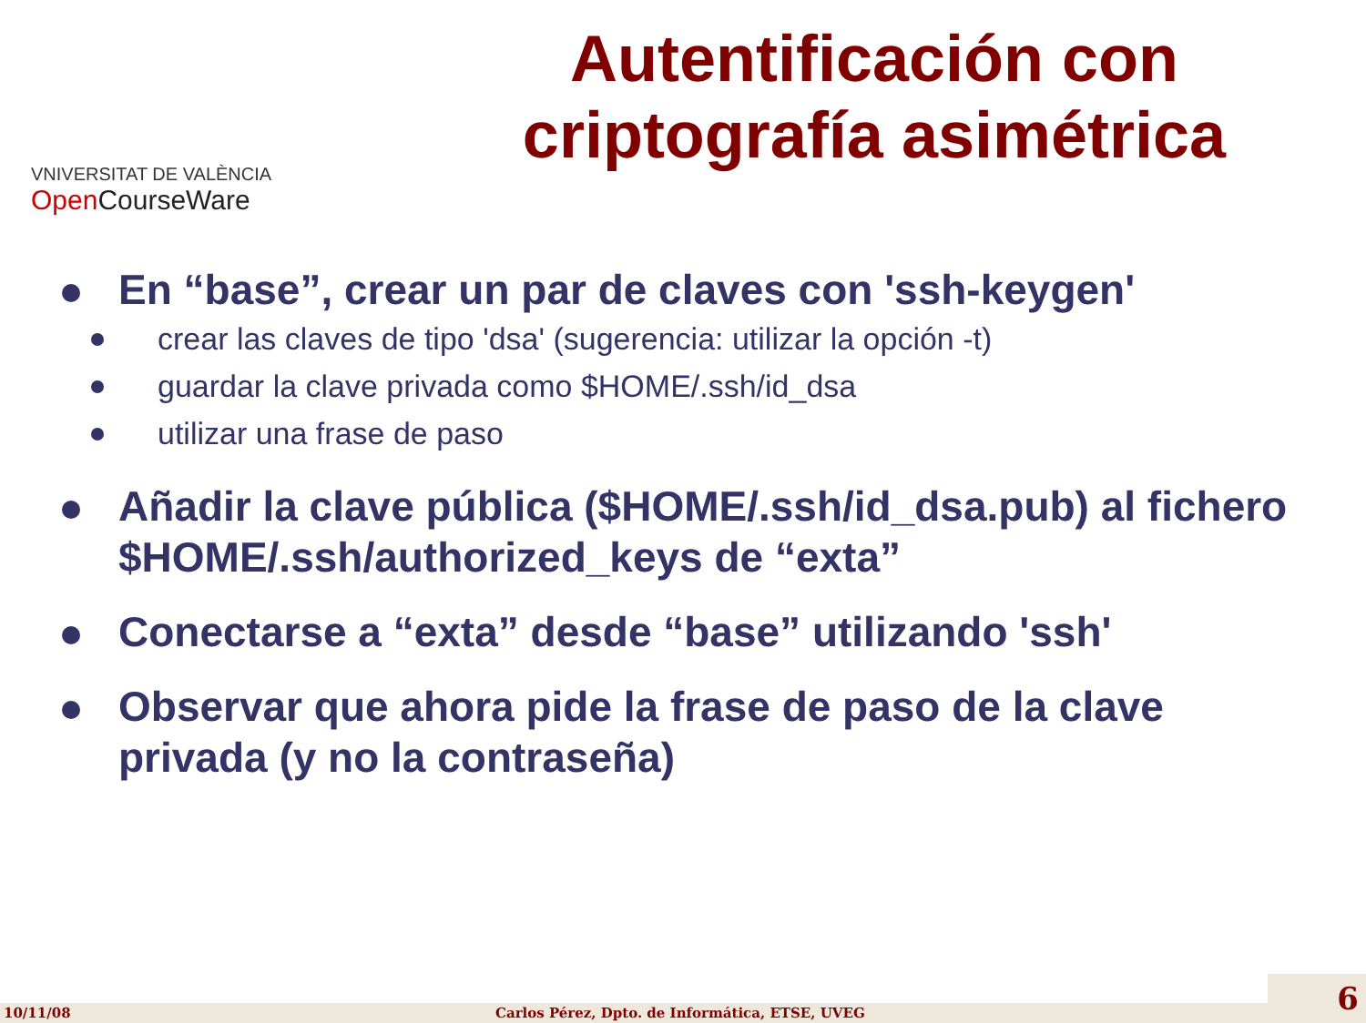Autentificación con criptografía asimétrica
VNIVERSITAT DE VALÈNCIA
Open CourseWare
En “base”, crear un par de claves con 'ssh-keygen'
crear las claves de tipo 'dsa' (sugerencia: utilizar la opción -t)
guardar la clave privada como $HOME/.ssh/id_dsa
utilizar una frase de paso
Añadir la clave pública ($HOME/.ssh/id_dsa.pub) al fichero $HOME/.ssh/authorized_keys de “exta”
Conectarse a “exta” desde “base” utilizando 'ssh'
Observar que ahora pide la frase de paso de la clave privada (y no la contraseña)
10/11/08 Carlos Pérez, Dpto. de Informática, ETSE, UVEG 6